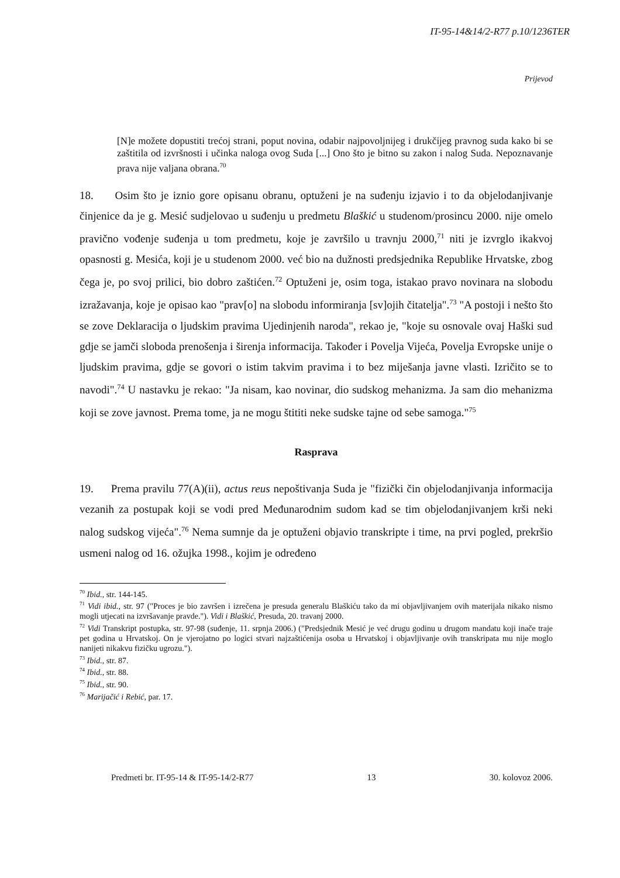IT-95-14&14/2-R77 p.10/1236TER
Prijevod
[N]e možete dopustiti trećoj strani, poput novina, odabir najpovoljnijeg i drukčijeg pravnog suda kako bi se zaštitila od izvršnosti i učinka naloga ovog Suda [...] Ono što je bitno su zakon i nalog Suda. Nepoznavanje prava nije valjana obrana.<sup>70</sup>
18. Osim što je iznio gore opisanu obranu, optuženi je na suđenju izjavio i to da objelodanjivanje činjenice da je g. Mesić sudjelovao u suđenju u predmetu Blaškić u studenom/prosincu 2000. nije omelo pravično vođenje suđenja u tom predmetu, koje je završilo u travnju 2000,<sup>71</sup> niti je izvrglo ikakvoj opasnosti g. Mesića, koji je u studenom 2000. već bio na dužnosti predsjednika Republike Hrvatske, zbog čega je, po svoj prilici, bio dobro zaštićen.<sup>72</sup> Optuženi je, osim toga, istakao pravo novinara na slobodu izražavanja, koje je opisao kao "prav[o] na slobodu informiranja [sv]ojih čitatelja".<sup>73</sup> "A postoji i nešto što se zove Deklaracija o ljudskim pravima Ujedinjenih naroda", rekao je, "koje su osnovale ovaj Haški sud gdje se jamči sloboda prenošenja i širenja informacija. Također i Povelja Vijeća, Povelja Evropske unije o ljudskim pravima, gdje se govori o istim takvim pravima i to bez miješanja javne vlasti. Izričito se to navodi".<sup>74</sup> U nastavku je rekao: "Ja nisam, kao novinar, dio sudskog mehanizma. Ja sam dio mehanizma koji se zove javnost. Prema tome, ja ne mogu štititi neke sudske tajne od sebe samoga."<sup>75</sup>
Rasprava
19. Prema pravilu 77(A)(ii), actus reus nepoštivanja Suda je "fizički čin objelodanjivanja informacija vezanih za postupak koji se vodi pred Međunarodnim sudom kad se tim objelodanjivanjem krši neki nalog sudskog vijeća".<sup>76</sup> Nema sumnje da je optuženi objavio transkripte i time, na prvi pogled, prekršio usmeni nalog od 16. ožujka 1998., kojim je određeno
<sup>70</sup> Ibid., str. 144-145.
<sup>71</sup> Vidi ibid., str. 97 ("Proces je bio završen i izrečena je presuda generalu Blaškiću tako da mi objavljivanjem ovih materijala nikako nismo mogli utjecati na izvršavanje pravde."). Vidi i Blaškić, Presuda, 20. travanj 2000.
<sup>72</sup> Vidi Transkript postupka, str. 97-98 (suđenje, 11. srpnja 2006.) ("Predsjednik Mesić je već drugu godinu u drugom mandatu koji inače traje pet godina u Hrvatskoj. On je vjerojatno po logici stvari najzaštićenija osoba u Hrvatskoj i objavljivanje ovih transkripata mu nije moglo nanijeti nikakvu fizičku ugrozu.").
<sup>73</sup> Ibid., str. 87.
<sup>74</sup> Ibid., str. 88.
<sup>75</sup> Ibid., str. 90.
<sup>76</sup> Marijačić i Rebić, par. 17.
Predmeti br. IT-95-14 & IT-95-14/2-R77 13 30. kolovoz 2006.